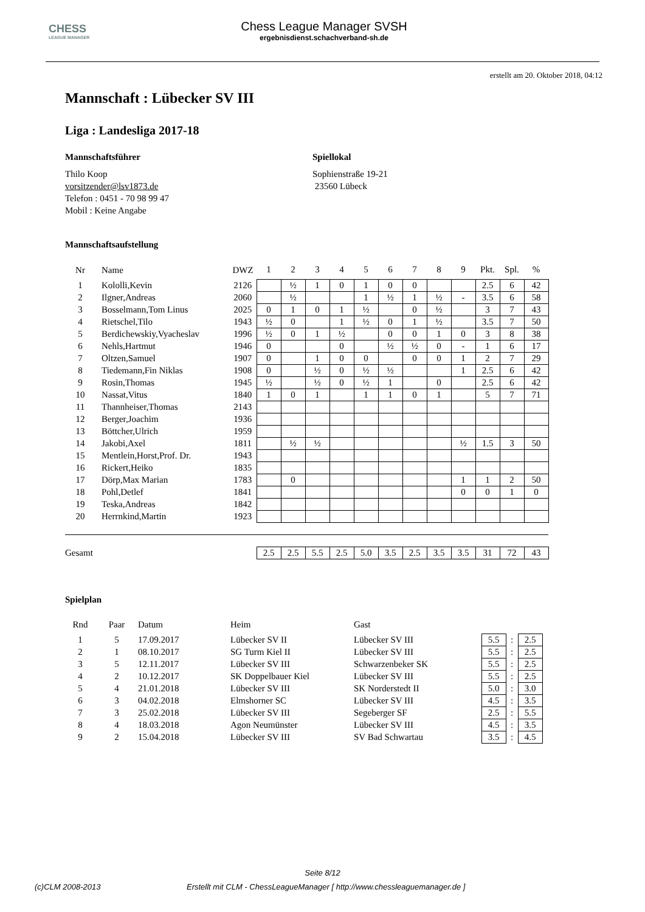CHESS
LEAGUE MANAGER
Chess League Manager SVSH
ergebnisdienst.schachverband-sh.de
erstellt am 20. Oktober 2018, 04:12
Mannschaft : Lübecker SV III
Liga : Landesliga 2017-18
Mannschaftsführer
Thilo Koop
vorsitzender@lsv1873.de
Telefon : 0451 - 70 98 99 47
Mobil : Keine Angabe
Spiellokal
Sophienstraße 19-21
23560 Lübeck
Mannschaftsaufstellung
| Nr | Name | DWZ | 1 | 2 | 3 | 4 | 5 | 6 | 7 | 8 | 9 | Pkt. | Spl. | % |
| --- | --- | --- | --- | --- | --- | --- | --- | --- | --- | --- | --- | --- | --- | --- |
| 1 | Kololli,Kevin | 2126 | | ½ | 1 | 0 | 1 | 0 | 0 | | | 2.5 | 6 | 42 |
| 2 | Ilgner,Andreas | 2060 | | ½ | | | 1 | ½ | 1 | ½ | - | 3.5 | 6 | 58 |
| 3 | Bosselmann,Tom Linus | 2025 | 0 | 1 | 0 | 1 | ½ | | 0 | ½ | | 3 | 7 | 43 |
| 4 | Rietschel,Tilo | 1943 | ½ | 0 | | 1 | ½ | 0 | 1 | ½ | | 3.5 | 7 | 50 |
| 5 | Berdichewskiy,Vyacheslav | 1996 | ½ | 0 | 1 | ½ | | 0 | 0 | 1 | 0 | 3 | 8 | 38 |
| 6 | Nehls,Hartmut | 1946 | 0 | | | 0 | | ½ | ½ | 0 | - | 1 | 6 | 17 |
| 7 | Oltzen,Samuel | 1907 | 0 | | 1 | 0 | 0 | | 0 | 0 | 1 | 2 | 7 | 29 |
| 8 | Tiedemann,Fin Niklas | 1908 | 0 | | ½ | 0 | ½ | ½ | | | 1 | 2.5 | 6 | 42 |
| 9 | Rosin,Thomas | 1945 | ½ | | ½ | 0 | ½ | 1 | | 0 | | 2.5 | 6 | 42 |
| 10 | Nassat,Vitus | 1840 | 1 | 0 | 1 | | 1 | 1 | 0 | 1 | | 5 | 7 | 71 |
| 11 | Thannheiser,Thomas | 2143 | | | | | | | | | | | | |
| 12 | Berger,Joachim | 1936 | | | | | | | | | | | | |
| 13 | Böttcher,Ulrich | 1959 | | | | | | | | | | | | |
| 14 | Jakobi,Axel | 1811 | | ½ | ½ | | | | | | ½ | 1.5 | 3 | 50 |
| 15 | Mentlein,Horst,Prof. Dr. | 1943 | | | | | | | | | | | | |
| 16 | Rickert,Heiko | 1835 | | | | | | | | | | | | |
| 17 | Dörp,Max Marian | 1783 | | 0 | | | | | | | 1 | 1 | 2 | 50 |
| 18 | Pohl,Detlef | 1841 | | | | | | | | | 0 | 0 | 1 | 0 |
| 19 | Teska,Andreas | 1842 | | | | | | | | | | | | |
| 20 | Herrnkind,Martin | 1923 | | | | | | | | | | | | |
| Gesamt | | | 2.5 | 2.5 | 5.5 | 2.5 | 5.0 | 3.5 | 2.5 | 3.5 | 3.5 | 31 | 72 | 43 |
Spielplan
| Rnd | Paar | Datum | Heim | Gast | | | |
| --- | --- | --- | --- | --- | --- | --- | --- |
| 1 | 5 | 17.09.2017 | Lübecker SV II | Lübecker SV III | 5.5 | : | 2.5 |
| 2 | 1 | 08.10.2017 | SG Turm Kiel II | Lübecker SV III | 5.5 | : | 2.5 |
| 3 | 5 | 12.11.2017 | Lübecker SV III | Schwarzenbeker SK | 5.5 | : | 2.5 |
| 4 | 2 | 10.12.2017 | SK Doppelbauer Kiel | Lübecker SV III | 5.5 | : | 2.5 |
| 5 | 4 | 21.01.2018 | Lübecker SV III | SK Norderstedt II | 5.0 | : | 3.0 |
| 6 | 3 | 04.02.2018 | Elmshorner SC | Lübecker SV III | 4.5 | : | 3.5 |
| 7 | 3 | 25.02.2018 | Lübecker SV III | Segeberger SF | 2.5 | : | 5.5 |
| 8 | 4 | 18.03.2018 | Agon Neumünster | Lübecker SV III | 4.5 | : | 3.5 |
| 9 | 2 | 15.04.2018 | Lübecker SV III | SV Bad Schwartau | 3.5 | : | 4.5 |
Seite 8/12
(c)CLM 2008-2013 Erstellt mit CLM - ChessLeagueManager [ http://www.chessleaguemanager.de ]